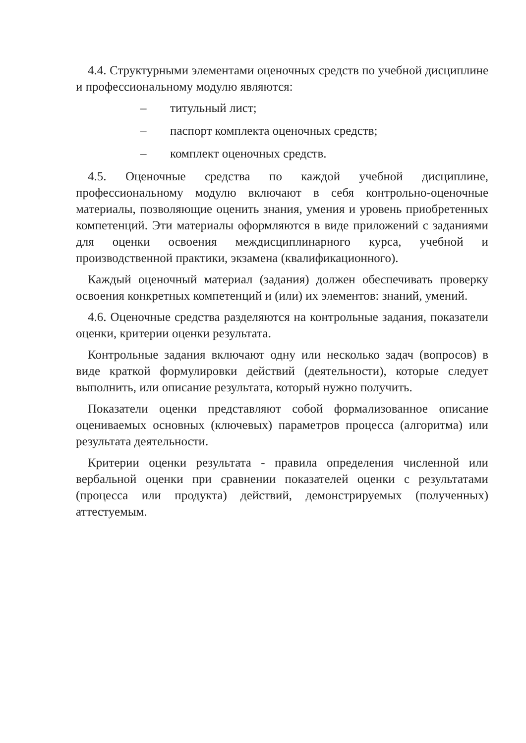4.4. Структурными элементами оценочных средств по учебной дисциплине и профессиональному модулю являются:
– титульный лист;
– паспорт комплекта оценочных средств;
– комплект оценочных средств.
4.5. Оценочные средства по каждой учебной дисциплине, профессиональному модулю включают в себя контрольно-оценочные материалы, позволяющие оценить знания, умения и уровень приобретенных компетенций. Эти материалы оформляются в виде приложений с заданиями для оценки освоения междисциплинарного курса, учебной и производственной практики, экзамена (квалификационного).
Каждый оценочный материал (задания) должен обеспечивать проверку освоения конкретных компетенций и (или) их элементов: знаний, умений.
4.6. Оценочные средства разделяются на контрольные задания, показатели оценки, критерии оценки результата.
Контрольные задания включают одну или несколько задач (вопросов) в виде краткой формулировки действий (деятельности), которые следует выполнить, или описание результата, который нужно получить.
Показатели оценки представляют собой формализованное описание оцениваемых основных (ключевых) параметров процесса (алгоритма) или результата деятельности.
Критерии оценки результата - правила определения численной или вербальной оценки при сравнении показателей оценки с результатами (процесса или продукта) действий, демонстрируемых (полученных) аттестуемым.